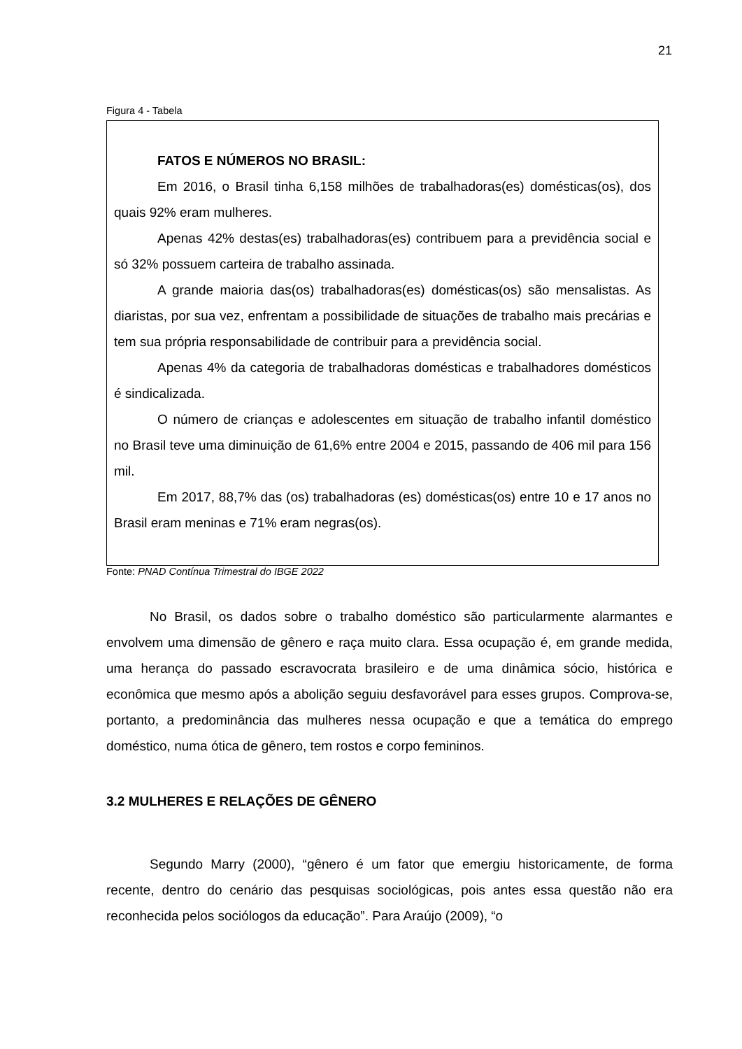21
Figura 4 - Tabela
FATOS E NÚMEROS NO BRASIL:
Em 2016, o Brasil tinha 6,158 milhões de trabalhadoras(es) domésticas(os), dos quais 92% eram mulheres.
Apenas 42% destas(es) trabalhadoras(es) contribuem para a previdência social e só 32% possuem carteira de trabalho assinada.
A grande maioria das(os) trabalhadoras(es) domésticas(os) são mensalistas. As diaristas, por sua vez, enfrentam a possibilidade de situações de trabalho mais precárias e tem sua própria responsabilidade de contribuir para a previdência social.
Apenas 4% da categoria de trabalhadoras domésticas e trabalhadores domésticos é sindicalizada.
O número de crianças e adolescentes em situação de trabalho infantil doméstico no Brasil teve uma diminuição de 61,6% entre 2004 e 2015, passando de 406 mil para 156 mil.
Em 2017, 88,7% das (os) trabalhadoras (es) domésticas(os) entre 10 e 17 anos no Brasil eram meninas e 71% eram negras(os).
Fonte: PNAD Contínua Trimestral do IBGE 2022
No Brasil, os dados sobre o trabalho doméstico são particularmente alarmantes e envolvem uma dimensão de gênero e raça muito clara. Essa ocupação é, em grande medida, uma herança do passado escravocrata brasileiro e de uma dinâmica sócio, histórica e econômica que mesmo após a abolição seguiu desfavorável para esses grupos. Comprova-se, portanto, a predominância das mulheres nessa ocupação e que a temática do emprego doméstico, numa ótica de gênero, tem rostos e corpo femininos.
3.2 MULHERES E RELAÇÕES DE GÊNERO
Segundo Marry (2000), “gênero é um fator que emergiu historicamente, de forma recente, dentro do cenário das pesquisas sociológicas, pois antes essa questão não era reconhecida pelos sociólogos da educação”. Para Araújo (2009), “o